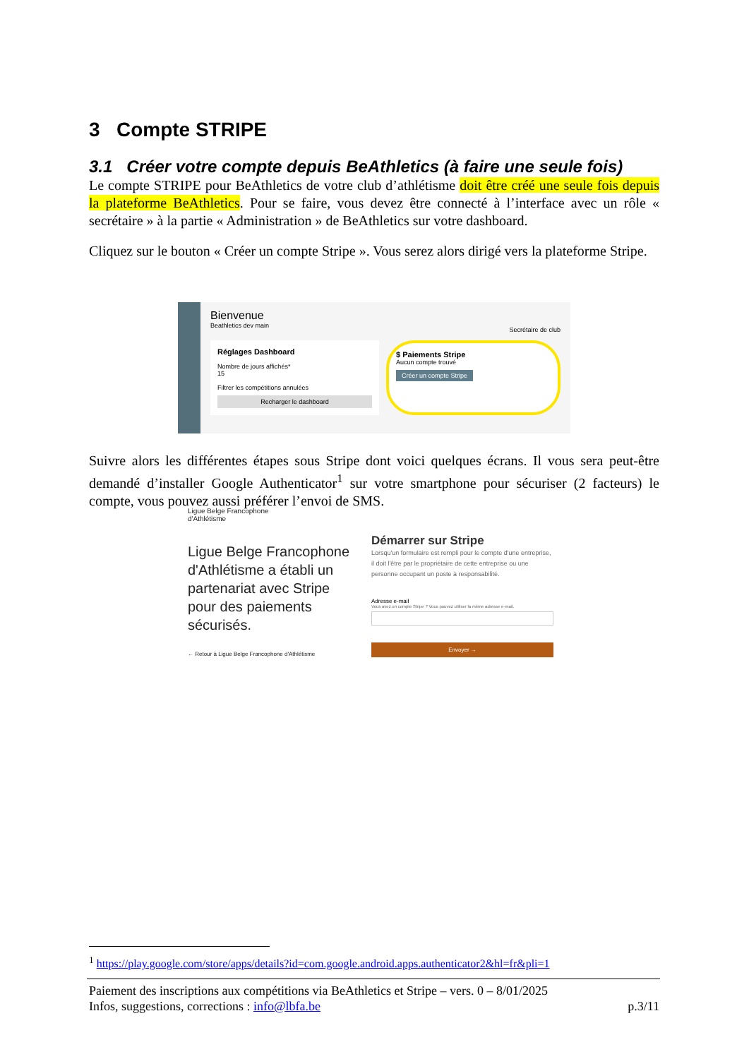3 Compte STRIPE
3.1 Créer votre compte depuis BeAthletics (à faire une seule fois)
Le compte STRIPE pour BeAthletics de votre club d’athlétisme doit être créé une seule fois depuis la plateforme BeAthletics. Pour se faire, vous devez être connecté à l’interface avec un rôle « secrétaire » à la partie « Administration » de BeAthletics sur votre dashboard.
Cliquez sur le bouton « Créer un compte Stripe ». Vous serez alors dirigé vers la plateforme Stripe.
Bienvenue
Beathletics dev main
Secrétaire de club
Réglages Dashboard
Nombre de jours affichés*
15
Filtrer les compétitions annulées
Recharger le dashboard
$ Paiements Stripe
Aucun compte trouvé
Créer un compte Stripe
Suivre alors les différentes étapes sous Stripe dont voici quelques écrans. Il vous sera peut-être demandé d’installer Google Authenticator<sup>1</sup> sur votre smartphone pour sécuriser (2 facteurs) le compte, vous pouvez aussi préférer l’envoi de SMS.
Ligue Belge Francophone
d'Athlétisme
Ligue Belge Francophone d'Athlétisme a établi un partenariat avec Stripe pour des paiements sécurisés.
← Retour à Ligue Belge Francophone d'Athlétisme
Démarrer sur Stripe
Lorsqu'un formulaire est rempli pour le compte d'une entreprise, il doit l'être par le propriétaire de cette entreprise ou une personne occupant un poste à responsabilité.
Adresse e-mail
Vous avez un compte Stripe ? Vous pouvez utiliser la même adresse e-mail.
Envoyer →
<sup>1</sup> https://play.google.com/store/apps/details?id=com.google.android.apps.authenticator2&hl=fr&pli=1
Paiement des inscriptions aux compétitions via BeAthletics et Stripe – vers. 0 – 8/01/2025
Infos, suggestions, corrections : info@lbfa.be p.3/11